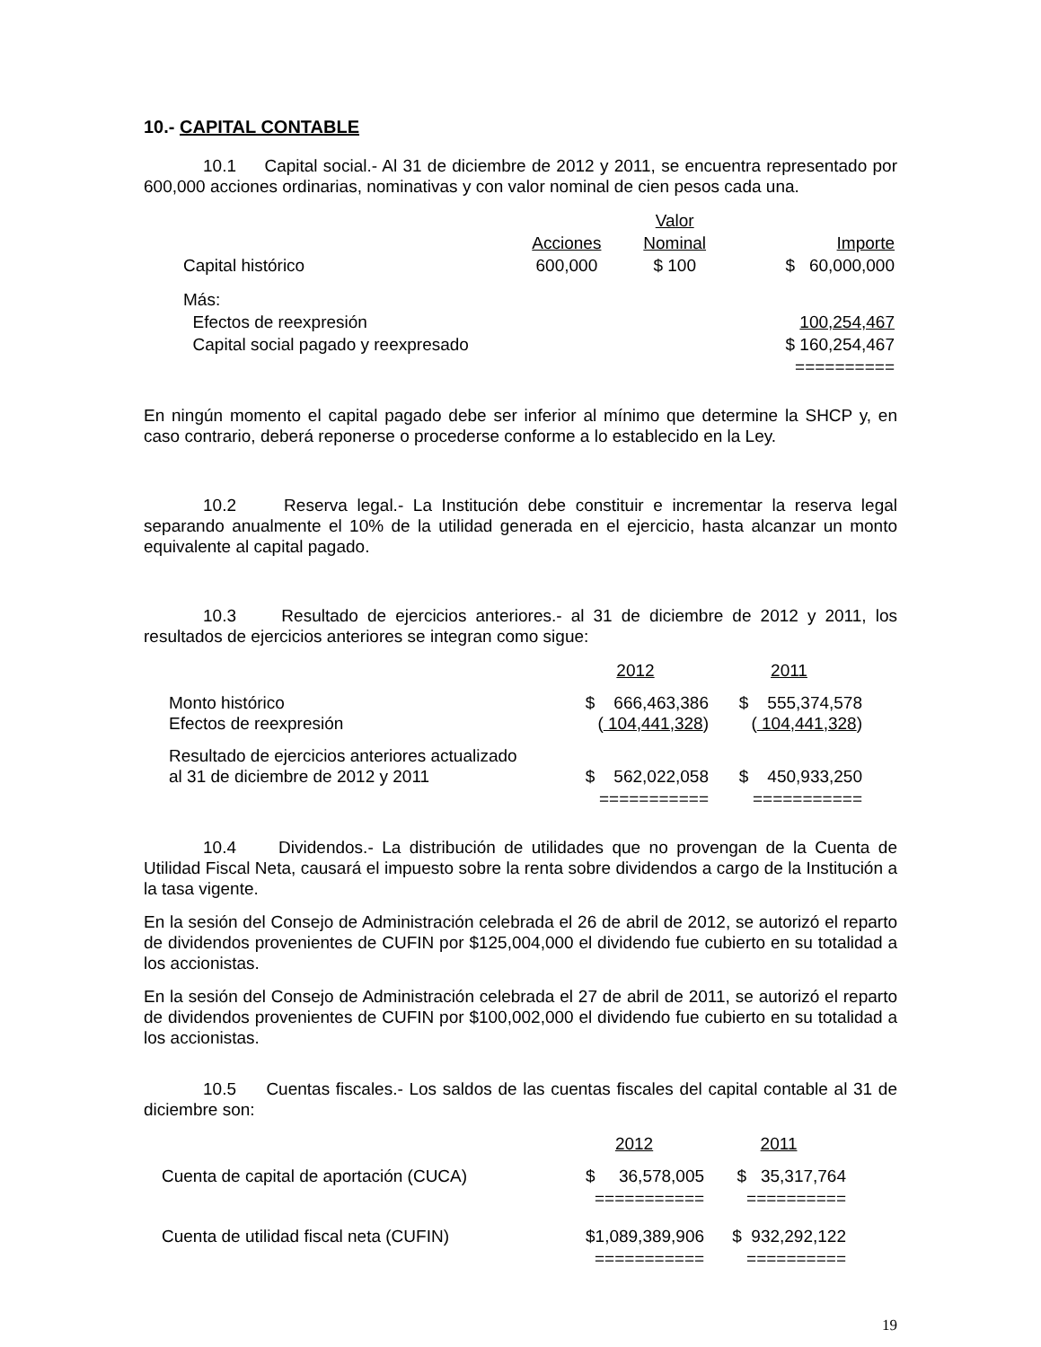10.- CAPITAL CONTABLE
10.1 Capital social.- Al 31 de diciembre de 2012 y 2011, se encuentra representado por 600,000 acciones ordinarias, nominativas y con valor nominal de cien pesos cada una.
| | | Valor | |
| | Acciones | Nominal | Importe |
| Capital histórico | 600,000 | $ 100 | $ 60,000,000 |
| Más: | | | |
| Efectos de reexpresión | | | 100,254,467 |
| Capital social pagado y reexpresado | | | $ 160,254,467 |
| | | | ========== |
En ningún momento el capital pagado debe ser inferior al mínimo que determine la SHCP y, en caso contrario, deberá reponerse o procederse conforme a lo establecido en la Ley.
10.2 Reserva legal.- La Institución debe constituir e incrementar la reserva legal separando anualmente el 10% de la utilidad generada en el ejercicio, hasta alcanzar un monto equivalente al capital pagado.
10.3 Resultado de ejercicios anteriores.- al 31 de diciembre de 2012 y 2011, los resultados de ejercicios anteriores se integran como sigue:
| | 2012 | 2011 |
| Monto histórico Efectos de reexpresión | $ 666,463,386 ( 104,441,328 ) | $ 555,374,578 ( 104,441,328 ) |
| Resultado de ejercicios anteriores actualizado al 31 de diciembre de 2012 y 2011 | $ 562,022,058 | $ 450,933,250 |
| | =========== | =========== |
10.4 Dividendos.- La distribución de utilidades que no provengan de la Cuenta de Utilidad Fiscal Neta, causará el impuesto sobre la renta sobre dividendos a cargo de la Institución a la tasa vigente.
En la sesión del Consejo de Administración celebrada el 26 de abril de 2012, se autorizó el reparto de dividendos provenientes de CUFIN por $125,004,000 el dividendo fue cubierto en su totalidad a los accionistas.
En la sesión del Consejo de Administración celebrada el 27 de abril de 2011, se autorizó el reparto de dividendos provenientes de CUFIN por $100,002,000 el dividendo fue cubierto en su totalidad a los accionistas.
10.5 Cuentas fiscales.- Los saldos de las cuentas fiscales del capital contable al 31 de diciembre son:
| | 2012 | 2011 |
| Cuenta de capital de aportación (CUCA) | $ 36,578,005 | $ 35,317,764 |
| | =========== | ========== |
| Cuenta de utilidad fiscal neta (CUFIN) | $1,089,389,906 | $ 932,292,122 |
| | =========== | ========== |
19